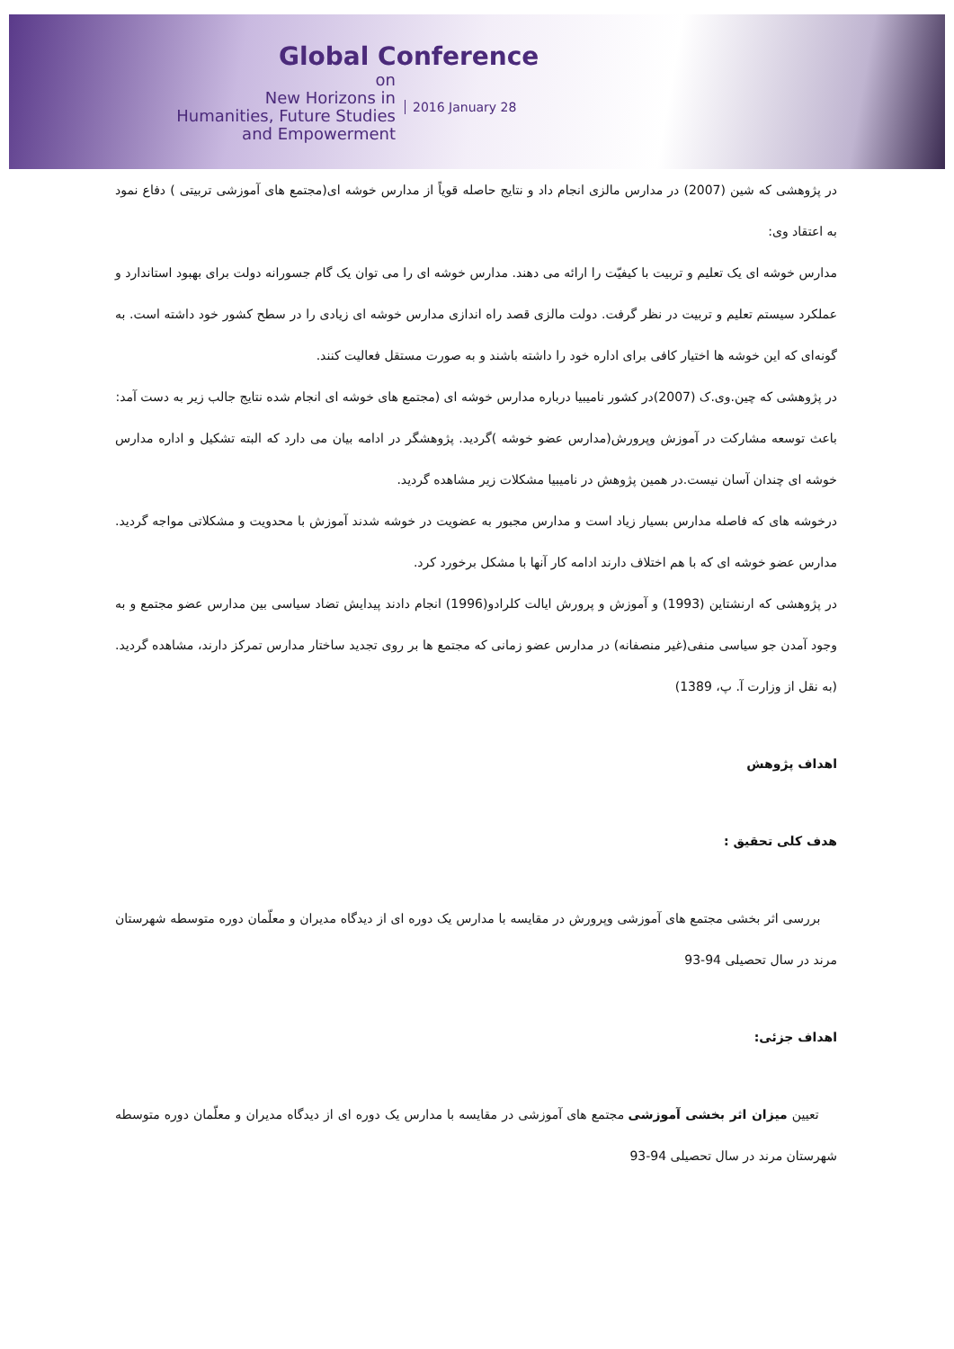Global Conference
on
New Horizons in
Humanities, Future Studies
and Empowerment
2016 January 28
در پژوهشی که شین (2007) در مدارس مالزی انجام داد و نتایج حاصله قویاً از مدارس خوشه ای(مجتمع های آموزشی تربیتی ) دفاع نمود به اعتقاد وی:
مدارس خوشه ای یک تعلیم و تربیت با کیفیّت را ارائه می دهند. مدارس خوشه ای را می توان یک گام جسورانه دولت برای بهبود استاندارد و عملکرد سیستم تعلیم و تربیت در نظر گرفت. دولت مالزی قصد راه اندازی مدارس خوشه ای زیادی را در سطح کشور خود داشته است. به گونه‌ای که این خوشه ها اختیار کافی برای اداره خود را داشته باشند و به صورت مستقل فعالیت کنند.
در پژوهشی که چین.وی.ک (2007)در کشور نامیبیا درباره مدارس خوشه ای (مجتمع های خوشه ای انجام شده نتایج جالب زیر به دست آمد:
باعث توسعه مشارکت در آموزش وپرورش(مدارس عضو خوشه )گردید. پژوهشگر در ادامه بیان می دارد که البته تشکیل و اداره مدارس خوشه ای چندان آسان نیست.در همین پژوهش در نامیبیا مشکلات زیر مشاهده گردید.
درخوشه های که فاصله مدارس بسیار زیاد است و مدارس مجبور به عضویت در خوشه شدند آموزش با محدویت و مشکلاتی مواجه گردید. مدارس عضو خوشه ای که با هم اختلاف دارند ادامه کار آنها با مشکل برخورد کرد.
در پژوهشی که ارنشتاین (1993) و آموزش و پرورش ایالت کلرادو(1996) انجام دادند پیدایش تضاد سیاسی بین مدارس عضو مجتمع و به وجود آمدن جو سیاسی منفی(غیر منصفانه) در مدارس عضو زمانی که مجتمع ها بر روی تجدید ساختار مدارس تمرکز دارند، مشاهده گردید.(به نقل از وزارت آ. پ، 1389)
اهداف پژوهش
هدف کلی تحقیق :
بررسی اثر بخشی مجتمع های آموزشی وپرورش در مقایسه با مدارس یک دوره ای از دیدگاه مدیران و معلّمان دوره متوسطه شهرستان مرند در سال تحصیلی 94-93
اهداف جزئی:
تعیین میزان اثر بخشی آموزشی مجتمع های آموزشی در مقایسه با مدارس یک دوره ای از دیدگاه مدیران و معلّمان دوره متوسطه شهرستان مرند در سال تحصیلی 94-93